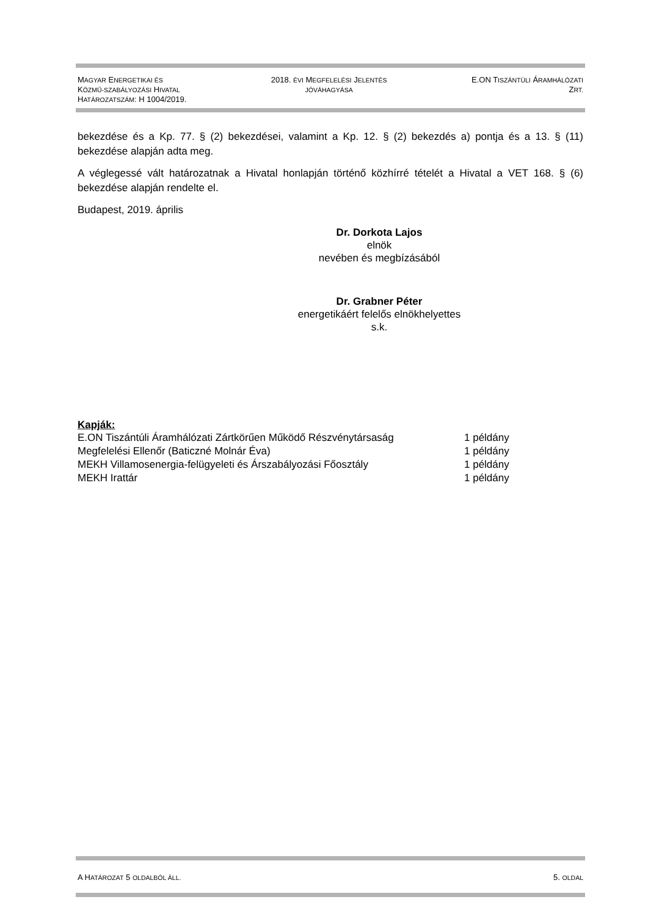MAGYAR ENERGETIKAI ÉS
KÖZMŰ-SZABÁLYOZÁSI HIVATAL
HATÁROZATSZÁM: H 1004/2019.
2018. ÉVI MEGFELELÉSI JELENTÉS
JÓVÁHAGYÁSA
E.ON TISZÁNTÚLI ÁRAMHÁLÓZATI
ZRT.
bekezdése és a Kp. 77. § (2) bekezdései, valamint a Kp. 12. § (2) bekezdés a) pontja és a 13. § (11) bekezdése alapján adta meg.
A véglegessé vált határozatnak a Hivatal honlapján történő közhírré tételét a Hivatal a VET 168. § (6) bekezdése alapján rendelte el.
Budapest, 2019. április
Dr. Dorkota Lajos
elnök
nevében és megbízásából
Dr. Grabner Péter
energetikáért felelős elnökhelyettes
s.k.
Kapják:
| E.ON Tiszántúli Áramhálózati Zártkörűen Működő Részvénytársaság | 1 példány |
| Megfelelési Ellenőr (Baticzné Molnár Éva) | 1 példány |
| MEKH Villamosenergia-felügyeleti és Árszabályozási Főosztály | 1 példány |
| MEKH Irattár | 1 példány |
A HATÁROZAT 5 OLDALBÓL ÁLL.
5. OLDAL